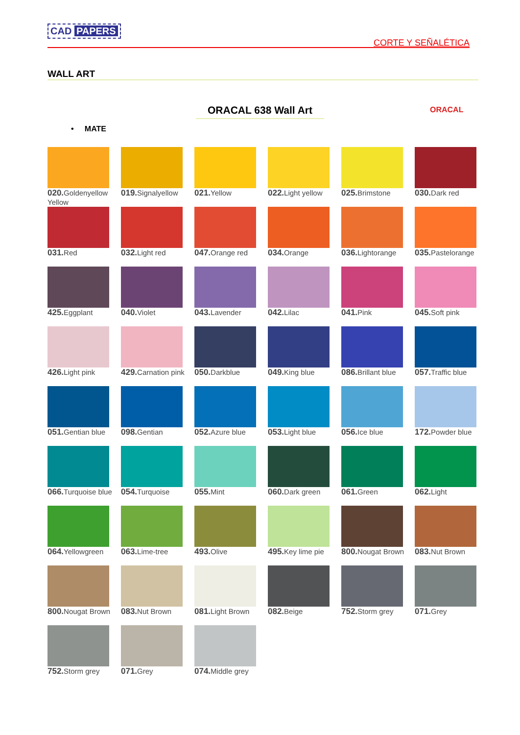CAD PAPERS
CORTE Y SEÑALÉTICA
WALL ART
ORACAL 638 Wall Art ORACAL
• MATE
020. Goldenyellow Yellow
019. Signalyellow
021. Yellow
022. Light yellow
025. Brimstone
030. Dark red
031. Red
032. Light red
047. Orange red
034. Orange
036. Lightorange
035. Pastelorange
425. Eggplant
040. Violet
043. Lavender
042. Lilac
041. Pink
045. Soft pink
426. Light pink
429. Carnation pink
050. Darkblue
049. King blue
086. Brillant blue
057. Traffic blue
051. Gentian blue
098. Gentian
052. Azure blue
053. Light blue
056. Ice blue
172. Powder blue
066. Turquoise blue
054. Turquoise
055. Mint
060. Dark green
061. Green
062. Light
064. Yellowgreen
063. Lime-tree
493. Olive
495. Key lime pie
800. Nougat Brown
083. Nut Brown
800. Nougat Brown
083. Nut Brown
081. Light Brown
082. Beige
752. Storm grey
071. Grey
752. Storm grey
071. Grey
074. Middle grey